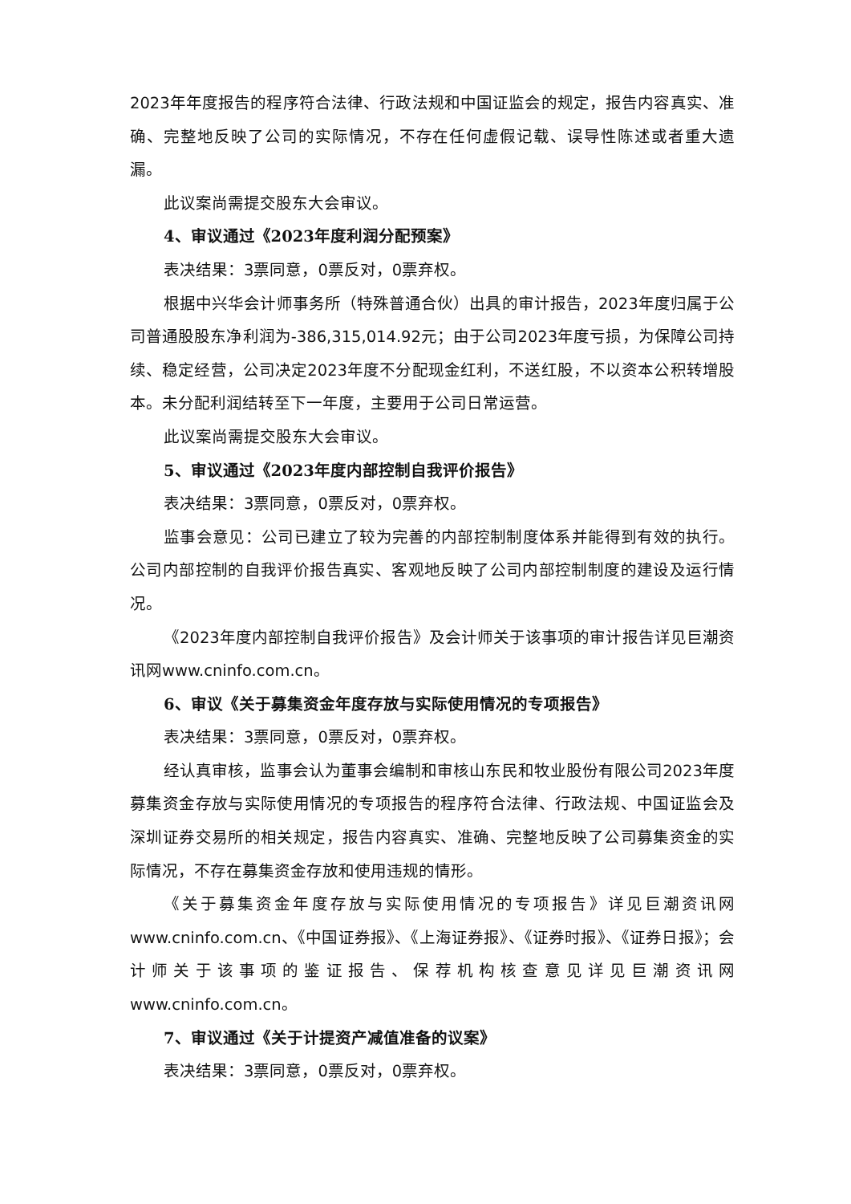2023年年度报告的程序符合法律、行政法规和中国证监会的规定，报告内容真实、准确、完整地反映了公司的实际情况，不存在任何虚假记载、误导性陈述或者重大遗漏。
此议案尚需提交股东大会审议。
4、审议通过《2023年度利润分配预案》
表决结果：3票同意，0票反对，0票弃权。
根据中兴华会计师事务所（特殊普通合伙）出具的审计报告，2023年度归属于公司普通股股东净利润为-386,315,014.92元；由于公司2023年度亏损，为保障公司持续、稳定经营，公司决定2023年度不分配现金红利，不送红股，不以资本公积转增股本。未分配利润结转至下一年度，主要用于公司日常运营。
此议案尚需提交股东大会审议。
5、审议通过《2023年度内部控制自我评价报告》
表决结果：3票同意，0票反对，0票弃权。
监事会意见：公司已建立了较为完善的内部控制制度体系并能得到有效的执行。公司内部控制的自我评价报告真实、客观地反映了公司内部控制制度的建设及运行情况。
《2023年度内部控制自我评价报告》及会计师关于该事项的审计报告详见巨潮资讯网www.cninfo.com.cn。
6、审议《关于募集资金年度存放与实际使用情况的专项报告》
表决结果：3票同意，0票反对，0票弃权。
经认真审核，监事会认为董事会编制和审核山东民和牧业股份有限公司2023年度募集资金存放与实际使用情况的专项报告的程序符合法律、行政法规、中国证监会及深圳证券交易所的相关规定，报告内容真实、准确、完整地反映了公司募集资金的实际情况，不存在募集资金存放和使用违规的情形。
《关于募集资金年度存放与实际使用情况的专项报告》详见巨潮资讯网www.cninfo.com.cn、《中国证券报》、《上海证券报》、《证券时报》、《证券日报》；会计师关于该事项的鉴证报告、保荐机构核查意见详见巨潮资讯网www.cninfo.com.cn。
7、审议通过《关于计提资产减值准备的议案》
表决结果：3票同意，0票反对，0票弃权。